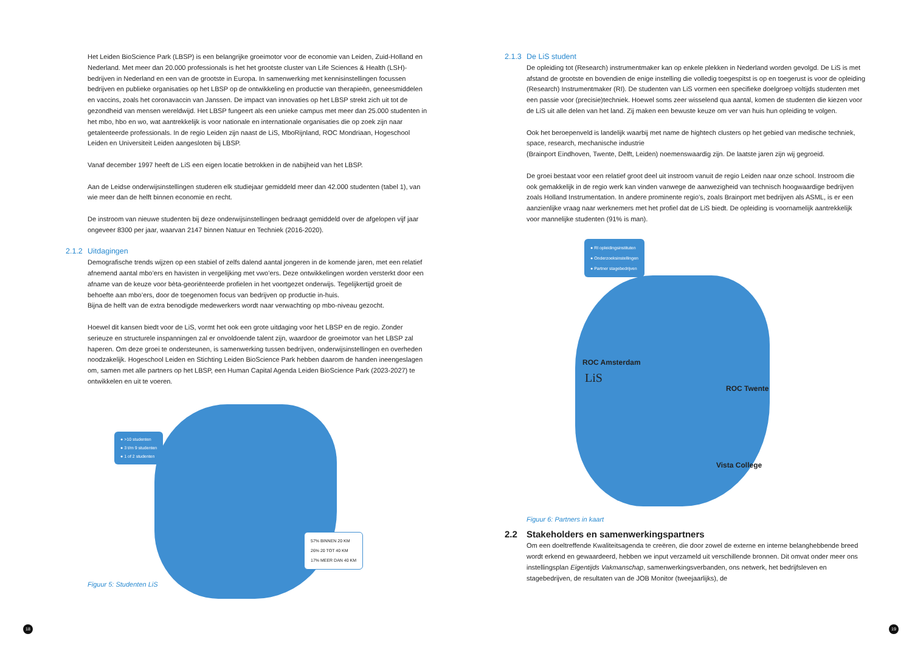Het Leiden BioScience Park (LBSP) is een belangrijke groeimotor voor de economie van Leiden, Zuid-Holland en Nederland. Met meer dan 20.000 professionals is het het grootste cluster van Life Sciences & Health (LSH)-bedrijven in Nederland en een van de grootste in Europa. In samenwerking met kennisinstellingen focussen bedrijven en publieke organisaties op het LBSP op de ontwikkeling en productie van therapieën, geneesmiddelen en vaccins, zoals het coronavaccin van Janssen. De impact van innovaties op het LBSP strekt zich uit tot de gezondheid van mensen wereldwijd. Het LBSP fungeert als een unieke campus met meer dan 25.000 studenten in het mbo, hbo en wo, wat aantrekkelijk is voor nationale en internationale organisaties die op zoek zijn naar getalenteerde professionals. In de regio Leiden zijn naast de LiS, MboRijnland, ROC Mondriaan, Hogeschool Leiden en Universiteit Leiden aangesloten bij LBSP.
Vanaf december 1997 heeft de LiS een eigen locatie betrokken in de nabijheid van het LBSP.
Aan de Leidse onderwijsinstellingen studeren elk studiejaar gemiddeld meer dan 42.000 studenten (tabel 1), van wie meer dan de helft binnen economie en recht.
De instroom van nieuwe studenten bij deze onderwijsinstellingen bedraagt gemiddeld over de afgelopen vijf jaar ongeveer 8300 per jaar, waarvan 2147 binnen Natuur en Techniek (2016-2020).
2.1.2 Uitdagingen
Demografische trends wijzen op een stabiel of zelfs dalend aantal jongeren in de komende jaren, met een relatief afnemend aantal mbo’ers en havisten in vergelijking met vwo’ers. Deze ontwikkelingen worden versterkt door een afname van de keuze voor bèta-georiënteerde profielen in het voortgezet onderwijs. Tegelijkertijd groeit de behoefte aan mbo’ers, door de toegenomen focus van bedrijven op productie in-huis.
Bijna de helft van de extra benodigde medewerkers wordt naar verwachting op mbo-niveau gezocht.
Hoewel dit kansen biedt voor de LiS, vormt het ook een grote uitdaging voor het LBSP en de regio. Zonder serieuze en structurele inspanningen zal er onvoldoende talent zijn, waardoor de groeimotor van het LBSP zal haperen. Om deze groei te ondersteunen, is samenwerking tussen bedrijven, onderwijsinstellingen en overheden noodzakelijk. Hogeschool Leiden en Stichting Leiden BioScience Park hebben daarom de handen ineengeslagen om, samen met alle partners op het LBSP, een Human Capital Agenda Leiden BioScience Park (2023-2027) te ontwikkelen en uit te voeren.
● >10 studenten
● 3 t/m 9 studenten
● 1 of 2 studenten
57% BINNEN 20 KM
26% 20 TOT 40 KM
17% MEER DAN 40 KM
Figuur 5: Studenten LiS
18
2.1.3 De LiS student
De opleiding tot (Research) instrumentmaker kan op enkele plekken in Nederland worden gevolgd. De LiS is met afstand de grootste en bovendien de enige instelling die volledig toegespitst is op en toegerust is voor de opleiding (Research) Instrumentmaker (RI). De studenten van LiS vormen een specifieke doelgroep voltijds studenten met een passie voor (precisie)techniek. Hoewel soms zeer wisselend qua aantal, komen de studenten die kiezen voor de LiS uit alle delen van het land. Zij maken een bewuste keuze om ver van huis hun opleiding te volgen.
Ook het beroepenveld is landelijk waarbij met name de hightech clusters op het gebied van medische techniek, space, research, mechanische industrie
(Brainport Eindhoven, Twente, Delft, Leiden) noemenswaardig zijn. De laatste jaren zijn wij gegroeid.
De groei bestaat voor een relatief groot deel uit instroom vanuit de regio Leiden naar onze school. Instroom die ook gemakkelijk in de regio werk kan vinden vanwege de aanwezigheid van technisch hoogwaardige bedrijven zoals Holland Instrumentation. In andere prominente regio’s, zoals Brainport met bedrijven als ASML, is er een aanzienlijke vraag naar werknemers met het profiel dat de LiS biedt. De opleiding is voornamelijk aantrekkelijk voor mannelijke studenten (91% is man).
● RI opleidingsinstituten
● Onderzoeksinstellingen
● Partner stagebedrijven
ROC Amsterdam
LiS
ROC Twente
Vista College
Figuur 6: Partners in kaart
2.2 Stakeholders en samenwerkingspartners
Om een doeltreffende Kwaliteitsagenda te creëren, die door zowel de externe en interne belanghebbende breed wordt erkend en gewaardeerd, hebben we input verzameld uit verschillende bronnen. Dit omvat onder meer ons instellingsplan Eigentijds Vakmanschap, samenwerkingsverbanden, ons netwerk, het bedrijfsleven en stagebedrijven, de resultaten van de JOB Monitor (tweejaarlijks), de
19